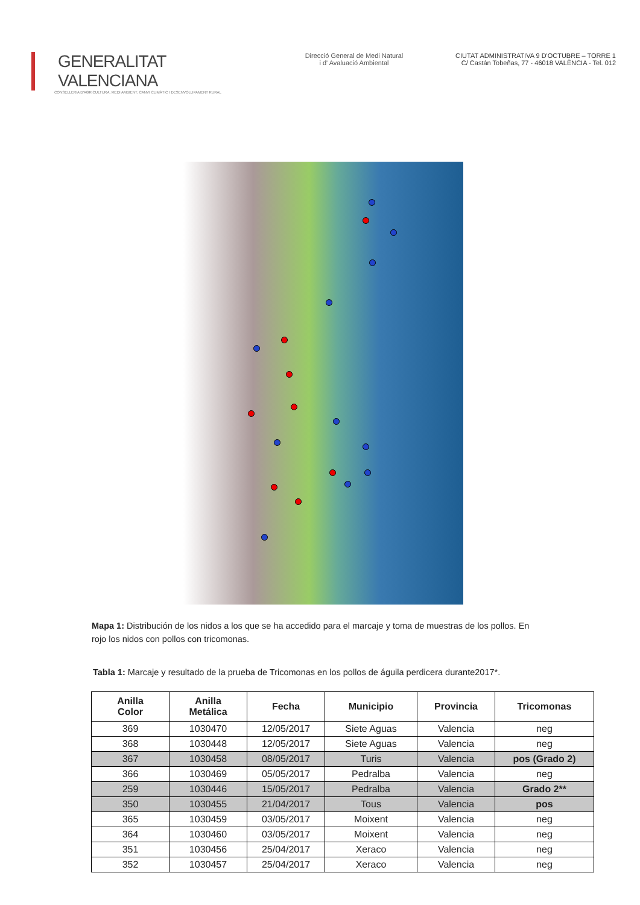GENERALITAT VALENCIANA
CONSELLERIA D'AGRICULTURA, MEDI AMBIENT, CANVI CLIMÀTIC I DESENVOLUPAMENT RURAL
Direcció General de Medi Natural
i d' Avaluació Ambiental
CIUTAT ADMINISTRATIVA 9 D'OCTUBRE – TORRE 1
C/ Castán Tobeñas, 77 - 46018 VALÈNCIA - Tel. 012
Mapa 1: Distribución de los nidos a los que se ha accedido para el marcaje y toma de muestras de los pollos. En rojo los nidos con pollos con tricomonas.
Tabla 1: Marcaje y resultado de la prueba de Tricomonas en los pollos de águila perdicera durante2017*.
| Anilla Color | Anilla Metálica | Fecha | Municipio | Provincia | Tricomonas |
| --- | --- | --- | --- | --- | --- |
| 369 | 1030470 | 12/05/2017 | Siete Aguas | Valencia | neg |
| 368 | 1030448 | 12/05/2017 | Siete Aguas | Valencia | neg |
| 367 | 1030458 | 08/05/2017 | Turis | Valencia | pos (Grado 2) |
| 366 | 1030469 | 05/05/2017 | Pedralba | Valencia | neg |
| 259 | 1030446 | 15/05/2017 | Pedralba | Valencia | Grado 2** |
| 350 | 1030455 | 21/04/2017 | Tous | Valencia | pos |
| 365 | 1030459 | 03/05/2017 | Moixent | Valencia | neg |
| 364 | 1030460 | 03/05/2017 | Moixent | Valencia | neg |
| 351 | 1030456 | 25/04/2017 | Xeraco | Valencia | neg |
| 352 | 1030457 | 25/04/2017 | Xeraco | Valencia | neg |